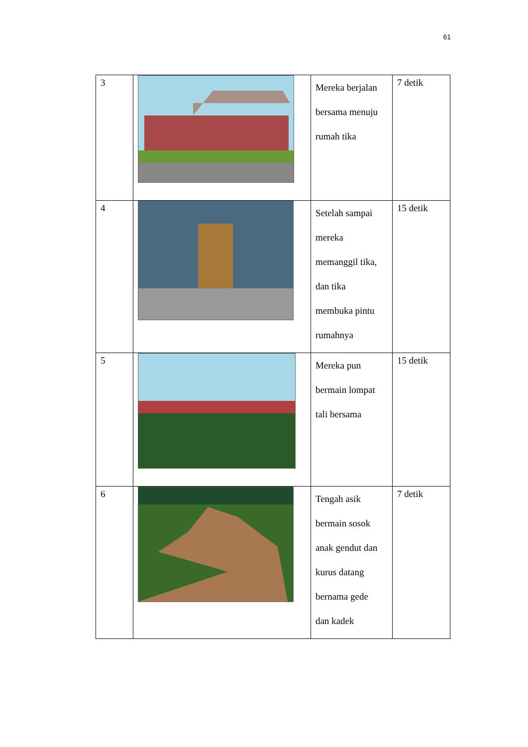61
| 3 | | Mereka berjalan bersama menuju rumah tika | 7 detik |
| 4 | | Setelah sampai mereka memanggil tika, dan tika membuka pintu rumahnya | 15 detik |
| 5 | | Mereka pun bermain lompat tali bersama | 15 detik |
| 6 | | Tengah asik bermain sosok anak gendut dan kurus datang bernama gede dan kadek | 7 detik |